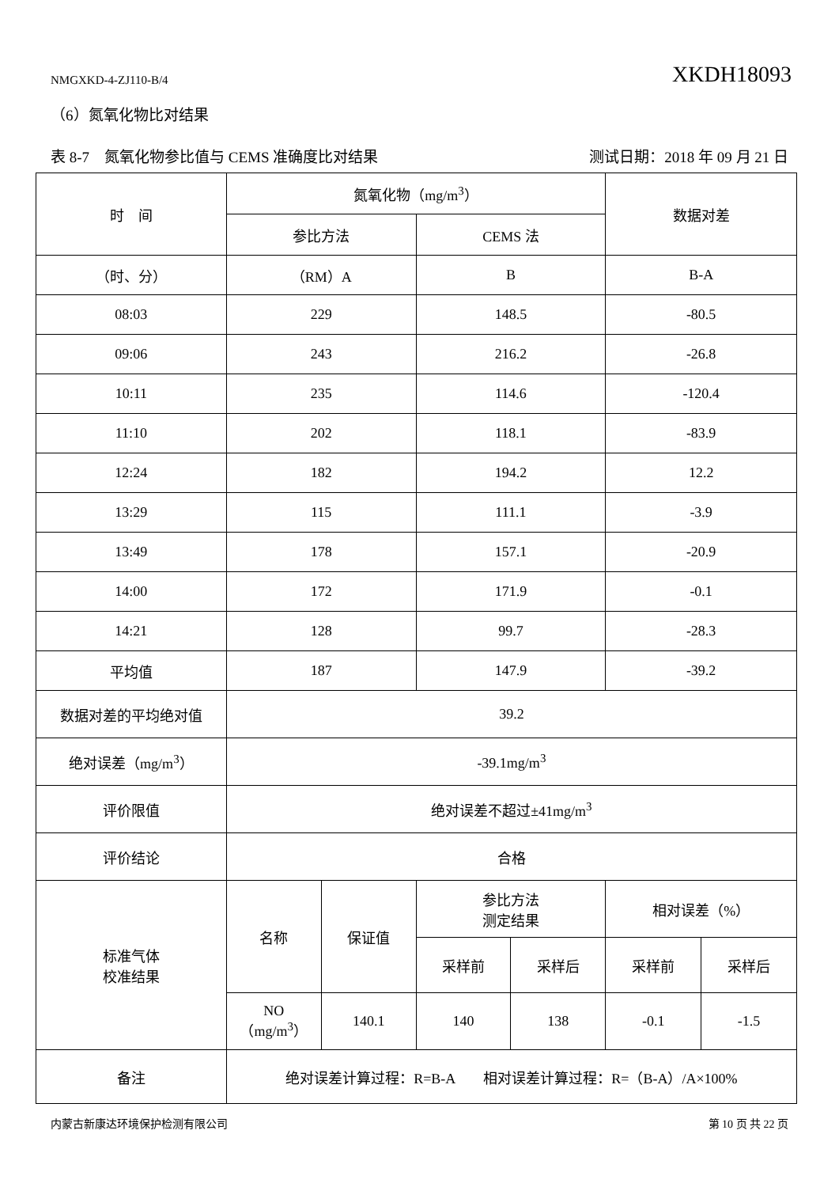NMGXKD-4-ZJ110-B/4 XKDH18093
（6）氮氧化物比对结果
表 8-7　氮氧化物参比值与 CEMS 准确度比对结果 测试日期：2018 年 09 月 21 日
| 时 间 | 氮氧化物（mg/m<sup>3</sup>） | | | | 数据对差 | |
| --- | --- | --- | --- | --- | --- | --- |
| | 参比方法 | | CEMS 法 | | | |
| （时、分） | （RM）A | | B | | B-A | |
| 08:03 | 229 | | 148.5 | | -80.5 | |
| 09:06 | 243 | | 216.2 | | -26.8 | |
| 10:11 | 235 | | 114.6 | | -120.4 | |
| 11:10 | 202 | | 118.1 | | -83.9 | |
| 12:24 | 182 | | 194.2 | | 12.2 | |
| 13:29 | 115 | | 111.1 | | -3.9 | |
| 13:49 | 178 | | 157.1 | | -20.9 | |
| 14:00 | 172 | | 171.9 | | -0.1 | |
| 14:21 | 128 | | 99.7 | | -28.3 | |
| 平均值 | 187 | | 147.9 | | -39.2 | |
| 数据对差的平均绝对值 | 39.2 | | | | | |
| 绝对误差（mg/m<sup>3</sup>） | -39.1mg/m<sup>3</sup> | | | | | |
| 评价限值 | 绝对误差不超过±41mg/m<sup>3</sup> | | | | | |
| 评价结论 | 合格 | | | | | |
| 标准气体 校准结果 | 名称 | 保证值 | 参比方法 测定结果 | | 相对误差（%） | |
| | | | 采样前 | 采样后 | 采样前 | 采样后 |
| | NO （mg/m<sup>3</sup>） | 140.1 | 140 | 138 | -0.1 | -1.5 |
| 备注 | 绝对误差计算过程：R=B-A 相对误差计算过程：R=（B-A）/A×100% | | | | | |
内蒙古新康达环境保护检测有限公司 第 10 页 共 22 页